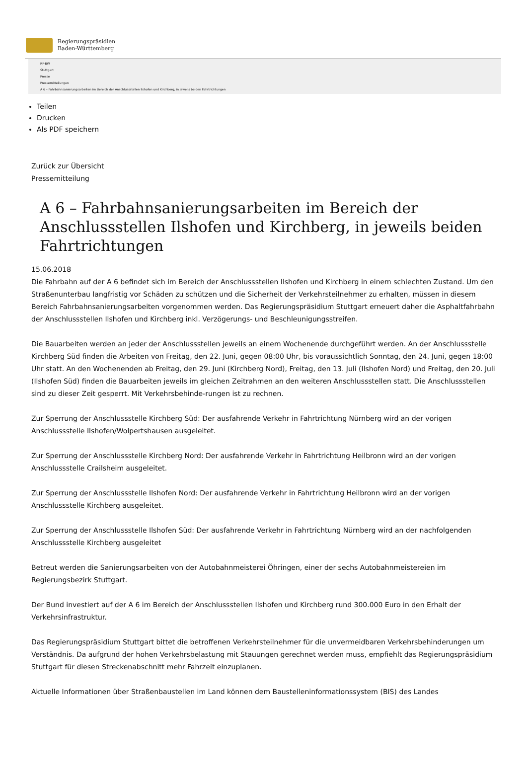Regierungspräsidien
Baden-Württemberg
RP-BW
Stuttgart
Presse
Pressemitteilungen
A 6 – Fahrbahnsanierungsarbeiten im Bereich der Anschlussstellen Ilshofen und Kirchberg, in jeweils beiden Fahrtrichtungen
Teilen
Drucken
Als PDF speichern
Zurück zur Übersicht
Pressemitteilung
A 6 – Fahrbahnsanierungsarbeiten im Bereich der Anschlussstellen Ilshofen und Kirchberg, in jeweils beiden Fahrtrichtungen
15.06.2018
Die Fahrbahn auf der A 6 befindet sich im Bereich der Anschlussstellen Ilshofen und Kirchberg in einem schlechten Zustand. Um den Straßenunterbau langfristig vor Schäden zu schützen und die Sicherheit der Verkehrsteilnehmer zu erhalten, müssen in diesem Bereich Fahrbahnsanierungsarbeiten vorgenommen werden. Das Regierungspräsidium Stuttgart erneuert daher die Asphaltfahrbahn der Anschlussstellen Ilshofen und Kirchberg inkl. Verzögerungs- und Beschleunigungsstreifen.
Die Bauarbeiten werden an jeder der Anschlussstellen jeweils an einem Wochenende durchgeführt werden. An der Anschlussstelle Kirchberg Süd finden die Arbeiten von Freitag, den 22. Juni, gegen 08:00 Uhr, bis voraussichtlich Sonntag, den 24. Juni, gegen 18:00 Uhr statt. An den Wochenenden ab Freitag, den 29. Juni (Kirchberg Nord), Freitag, den 13. Juli (Ilshofen Nord) und Freitag, den 20. Juli (Ilshofen Süd) finden die Bauarbeiten jeweils im gleichen Zeitrahmen an den weiteren Anschlussstellen statt. Die Anschlussstellen sind zu dieser Zeit gesperrt. Mit Verkehrsbehinde-rungen ist zu rechnen.
Zur Sperrung der Anschlussstelle Kirchberg Süd: Der ausfahrende Verkehr in Fahrtrichtung Nürnberg wird an der vorigen Anschlussstelle Ilshofen/Wolpertshausen ausgeleitet.
Zur Sperrung der Anschlussstelle Kirchberg Nord: Der ausfahrende Verkehr in Fahrtrichtung Heilbronn wird an der vorigen Anschlussstelle Crailsheim ausgeleitet.
Zur Sperrung der Anschlussstelle Ilshofen Nord: Der ausfahrende Verkehr in Fahrtrichtung Heilbronn wird an der vorigen Anschlussstelle Kirchberg ausgeleitet.
Zur Sperrung der Anschlussstelle Ilshofen Süd: Der ausfahrende Verkehr in Fahrtrichtung Nürnberg wird an der nachfolgenden Anschlussstelle Kirchberg ausgeleitet
Betreut werden die Sanierungsarbeiten von der Autobahnmeisterei Öhringen, einer der sechs Autobahnmeistereien im Regierungsbezirk Stuttgart.
Der Bund investiert auf der A 6 im Bereich der Anschlussstellen Ilshofen und Kirchberg rund 300.000 Euro in den Erhalt der Verkehrsinfrastruktur.
Das Regierungspräsidium Stuttgart bittet die betroffenen Verkehrsteilnehmer für die unvermeidbaren Verkehrsbehinderungen um Verständnis. Da aufgrund der hohen Verkehrsbelastung mit Stauungen gerechnet werden muss, empfiehlt das Regierungspräsidium Stuttgart für diesen Streckenabschnitt mehr Fahrzeit einzuplanen.
Aktuelle Informationen über Straßenbaustellen im Land können dem Baustelleninformationssystem (BIS) des Landes